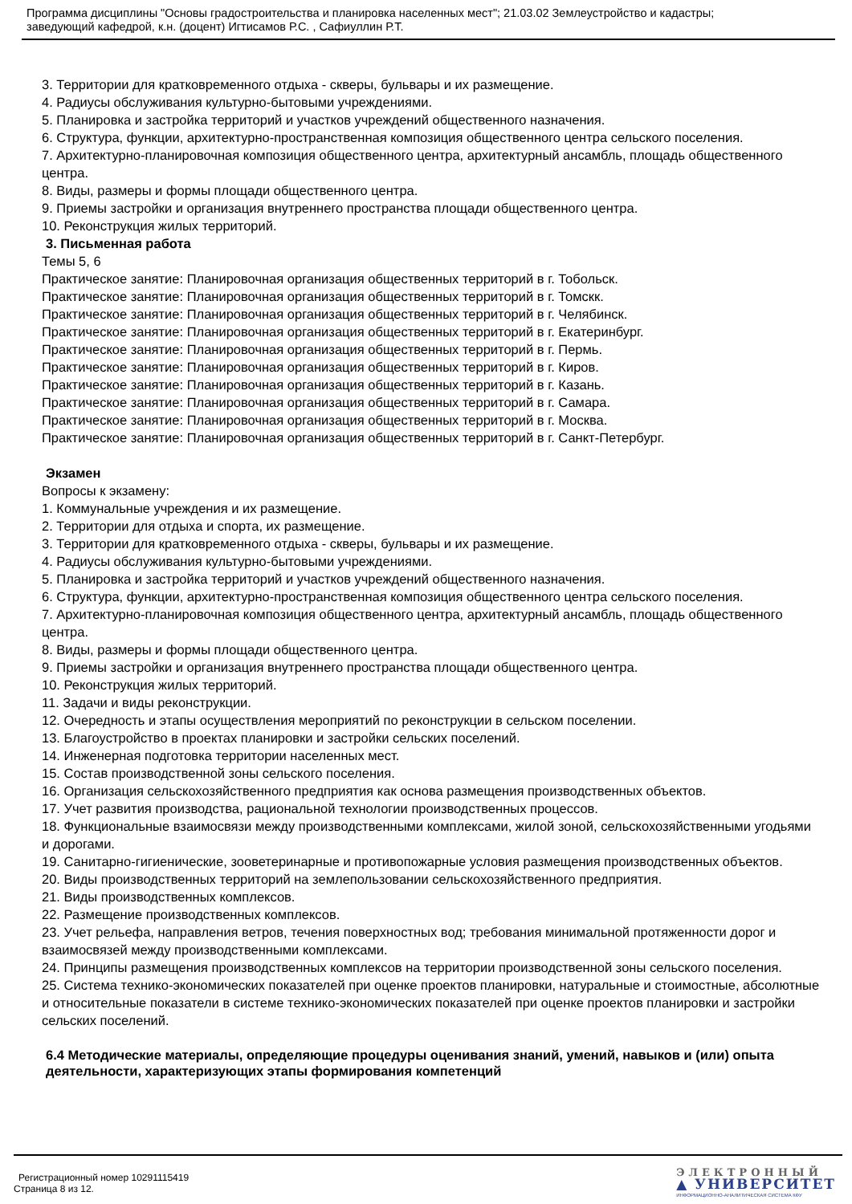Программа дисциплины "Основы градостроительства и планировка населенных мест"; 21.03.02 Землеустройство и кадастры;
заведующий кафедрой, к.н. (доцент) Игтисамов Р.С. , Сафиуллин Р.Т.
3. Территории для кратковременного отдыха - скверы, бульвары и их размещение.
4. Радиусы обслуживания культурно-бытовыми учреждениями.
5. Планировка и застройка территорий и участков учреждений общественного назначения.
6. Структура, функции, архитектурно-пространственная композиция общественного центра сельского поселения.
7. Архитектурно-планировочная композиция общественного центра, архитектурный ансамбль, площадь общественного центра.
8. Виды, размеры и формы площади общественного центра.
9. Приемы застройки и организация внутреннего пространства площади общественного центра.
10. Реконструкция жилых территорий.
3. Письменная работа
Темы 5, 6
Практическое занятие: Планировочная организация общественных территорий в г. Тобольск.
Практическое занятие: Планировочная организация общественных территорий в г. Томскк.
Практическое занятие: Планировочная организация общественных территорий в г. Челябинск.
Практическое занятие: Планировочная организация общественных территорий в г. Екатеринбург.
Практическое занятие: Планировочная организация общественных территорий в г. Пермь.
Практическое занятие: Планировочная организация общественных территорий в г. Киров.
Практическое занятие: Планировочная организация общественных территорий в г. Казань.
Практическое занятие: Планировочная организация общественных территорий в г. Самара.
Практическое занятие: Планировочная организация общественных территорий в г. Москва.
Практическое занятие: Планировочная организация общественных территорий в г. Санкт-Петербург.
Экзамен
Вопросы к экзамену:
1. Коммунальные учреждения и их размещение.
2. Территории для отдыха и спорта, их размещение.
3. Территории для кратковременного отдыха - скверы, бульвары и их размещение.
4. Радиусы обслуживания культурно-бытовыми учреждениями.
5. Планировка и застройка территорий и участков учреждений общественного назначения.
6. Структура, функции, архитектурно-пространственная композиция общественного центра сельского поселения.
7. Архитектурно-планировочная композиция общественного центра, архитектурный ансамбль, площадь общественного центра.
8. Виды, размеры и формы площади общественного центра.
9. Приемы застройки и организация внутреннего пространства площади общественного центра.
10. Реконструкция жилых территорий.
11. Задачи и виды реконструкции.
12. Очередность и этапы осуществления мероприятий по реконструкции в сельском поселении.
13. Благоустройство в проектах планировки и застройки сельских поселений.
14. Инженерная подготовка территории населенных мест.
15. Состав производственной зоны сельского поселения.
16. Организация сельскохозяйственного предприятия как основа размещения производственных объектов.
17. Учет развития производства, рациональной технологии производственных процессов.
18. Функциональные взаимосвязи между производственными комплексами, жилой зоной, сельскохозяйственными угодьями и дорогами.
19. Санитарно-гигиенические, зооветеринарные и противопожарные условия размещения производственных объектов.
20. Виды производственных территорий на землепользовании сельскохозяйственного предприятия.
21. Виды производственных комплексов.
22. Размещение производственных комплексов.
23. Учет рельефа, направления ветров, течения поверхностных вод; требования минимальной протяженности дорог и взаимосвязей между производственными комплексами.
24. Принципы размещения производственных комплексов на территории производственной зоны сельского поселения.
25. Система технико-экономических показателей при оценке проектов планировки, натуральные и стоимостные, абсолютные и относительные показатели в системе технико-экономических показателей при оценке проектов планировки и застройки сельских поселений.
6.4 Методические материалы, определяющие процедуры оценивания знаний, умений, навыков и (или) опыта деятельности, характеризующих этапы формирования компетенций
Регистрационный номер 10291115419
Страница 8 из 12.
ЭЛЕКТРОННЫЙ
▲ УНИВЕРСИТЕТ
ИНФОРМАЦИОННО-АНАЛИТИЧЕСКАЯ СИСТЕМА КФУ